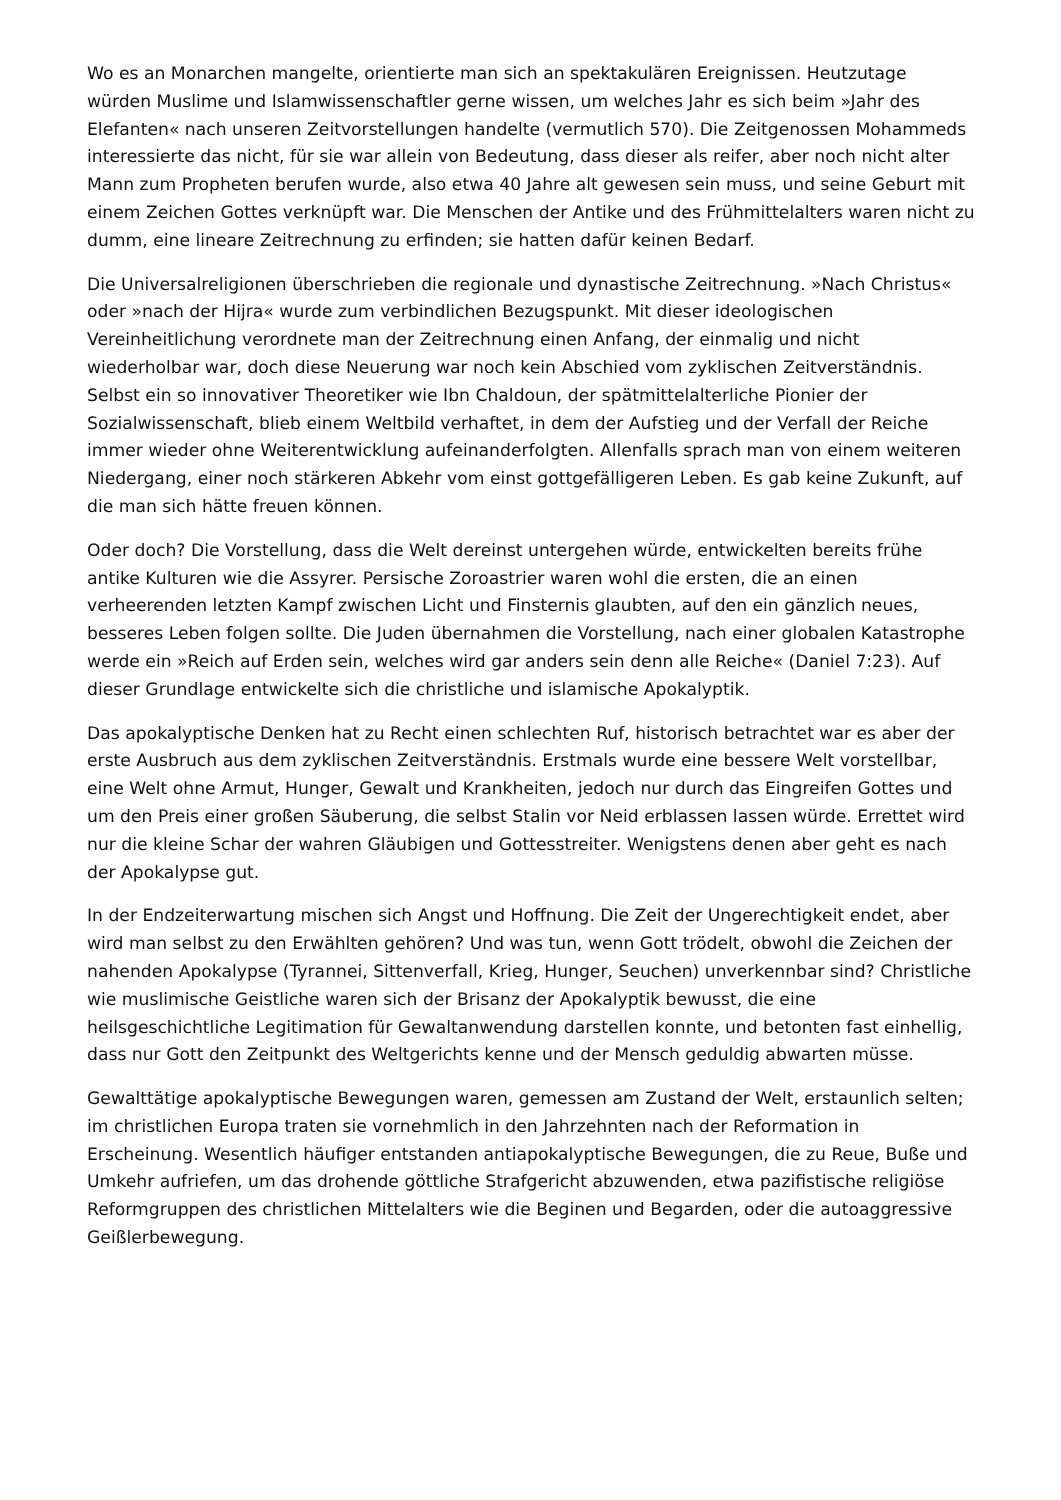Wo es an Monarchen mangelte, orientierte man sich an spektakulären Ereignissen. Heutzutage würden Muslime und Islamwissenschaftler gerne wissen, um welches Jahr es sich beim »Jahr des Elefanten« nach unseren Zeitvorstellungen handelte (vermutlich 570). Die Zeitgenossen Mohammeds interessierte das nicht, für sie war allein von Bedeutung, dass dieser als reifer, aber noch nicht alter Mann zum Propheten berufen wurde, also etwa 40 Jahre alt gewesen sein muss, und seine Geburt mit einem Zeichen Gottes verknüpft war. Die Menschen der Antike und des Frühmittelalters waren nicht zu dumm, eine lineare Zeitrechnung zu erfinden; sie hatten dafür keinen Bedarf.
Die Universalreligionen überschrieben die regionale und dynastische Zeitrechnung. »Nach Christus« oder »nach der Hijra« wurde zum verbindlichen Bezugspunkt. Mit dieser ideologischen Vereinheitlichung verordnete man der Zeitrechnung einen Anfang, der einmalig und nicht wiederholbar war, doch diese Neuerung war noch kein Abschied vom zyklischen Zeitverständnis. Selbst ein so innovativer Theoretiker wie Ibn Chaldoun, der spätmittelalterliche Pionier der Sozialwissenschaft, blieb einem Weltbild verhaftet, in dem der Aufstieg und der Verfall der Reiche immer wieder ohne Weiterentwicklung aufeinanderfolgten. Allenfalls sprach man von einem weiteren Niedergang, einer noch stärkeren Abkehr vom einst gottgefälligeren Leben. Es gab keine Zukunft, auf die man sich hätte freuen können.
Oder doch? Die Vorstellung, dass die Welt dereinst untergehen würde, entwickelten bereits frühe antike Kulturen wie die Assyrer. Persische Zoroastrier waren wohl die ersten, die an einen verheerenden letzten Kampf zwischen Licht und Finsternis glaubten, auf den ein gänzlich neues, besseres Leben folgen sollte. Die Juden übernahmen die Vorstellung, nach einer globalen Kata­strophe werde ein »Reich auf Erden sein, welches wird gar anders sein denn alle Reiche« (Daniel 7:23). Auf dieser Grundlage entwickelte sich die christliche und islamische Apokalyptik.
Das apokalyptische Denken hat zu Recht einen schlechten Ruf, historisch betrachtet war es aber der erste Ausbruch aus dem zyklischen Zeitverständnis. Erstmals wurde eine bessere Welt vorstellbar, eine Welt ohne Armut, Hunger, Gewalt und Krankheiten, jedoch nur durch das Eingreifen Gottes und um den Preis einer großen Säuberung, die selbst Stalin vor Neid erblassen lassen würde. Errettet wird nur die kleine Schar der wahren Gläubigen und Gottesstreiter. Wenigstens denen aber geht es nach der Apokalypse gut.
In der Endzeiterwartung mischen sich Angst und Hoffnung. Die Zeit der Ungerechtigkeit endet, aber wird man selbst zu den Erwählten gehören? Und was tun, wenn Gott trödelt, obwohl die Zeichen der nahenden Apokalypse (Tyrannei, Sittenverfall, Krieg, Hunger, Seuchen) unverkennbar sind? Christliche wie muslimische Geistliche waren sich der Brisanz der Apokalyptik bewusst, die eine heilsgeschichtliche Legitimation für Gewaltanwendung darstellen konnte, und betonten fast einhellig, dass nur Gott den Zeitpunkt des Weltgerichts kenne und der Mensch geduldig abwarten müsse.
Gewalttätige apokalyptische Bewegungen waren, gemessen am Zustand der Welt, erstaunlich selten; im christlichen Europa traten sie vornehmlich in den Jahrzehnten nach der Reformation in Erscheinung. Wesentlich häufiger entstanden antiapokalyptische Bewegungen, die zu Reue, Buße und Umkehr aufriefen, um das drohende göttliche Strafgericht abzuwenden, etwa pazifistische religiöse Reformgruppen des christlichen Mittelalters wie die Beginen und Begarden, oder die autoaggressive Geißlerbewegung.